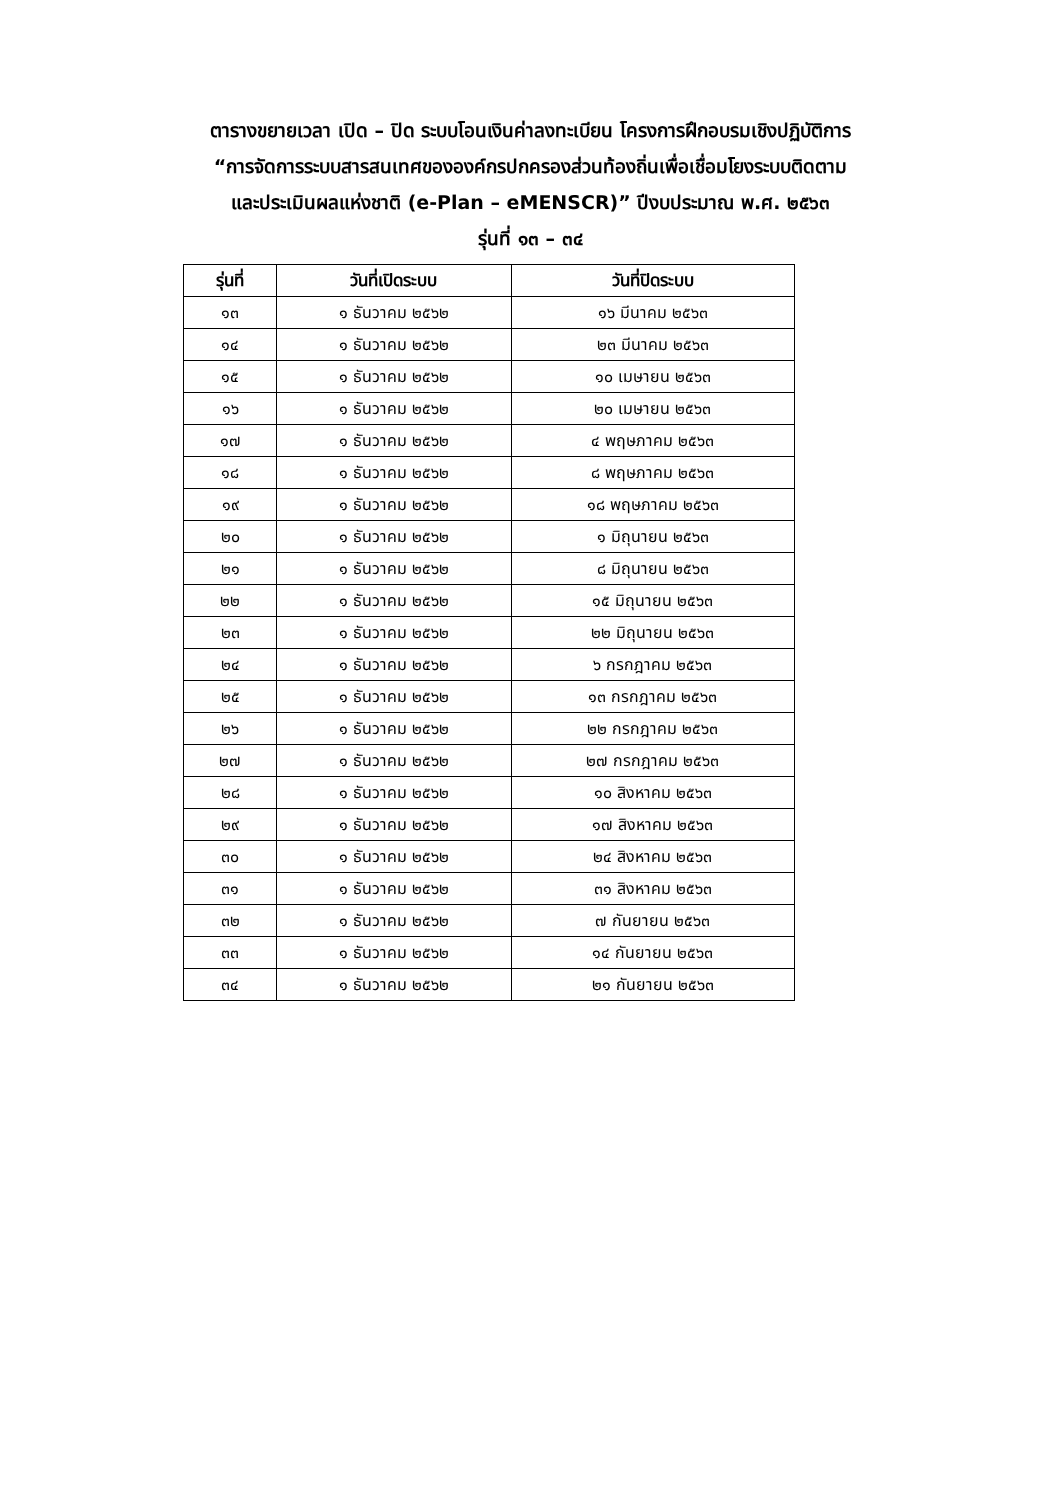ตารางขยายเวลา เปิด – ปิด ระบบโอนเงินค่าลงทะเบียน โครงการฝึกอบรมเชิงปฏิบัติการ
“การจัดการระบบสารสนเทศขององค์กรปกครองส่วนท้องถิ่นเพื่อเชื่อมโยงระบบติดตาม
และประเมินผลแห่งชาติ (e-Plan – eMENSCR)” ปีงบประมาณ พ.ศ. ๒๕๖๓
รุ่นที่ ๑๓ – ๓๔
| รุ่นที่ | วันที่เปิดระบบ | วันที่ปิดระบบ |
| --- | --- | --- |
| ๑๓ | ๑ ธันวาคม ๒๕๖๒ | ๑๖ มีนาคม ๒๕๖๓ |
| ๑๔ | ๑ ธันวาคม ๒๕๖๒ | ๒๓ มีนาคม ๒๕๖๓ |
| ๑๕ | ๑ ธันวาคม ๒๕๖๒ | ๑๐ เมษายน ๒๕๖๓ |
| ๑๖ | ๑ ธันวาคม ๒๕๖๒ | ๒๐ เมษายน ๒๕๖๓ |
| ๑๗ | ๑ ธันวาคม ๒๕๖๒ | ๔ พฤษภาคม ๒๕๖๓ |
| ๑๘ | ๑ ธันวาคม ๒๕๖๒ | ๘ พฤษภาคม ๒๕๖๓ |
| ๑๙ | ๑ ธันวาคม ๒๕๖๒ | ๑๘ พฤษภาคม ๒๕๖๓ |
| ๒๐ | ๑ ธันวาคม ๒๕๖๒ | ๑ มิถุนายน ๒๕๖๓ |
| ๒๑ | ๑ ธันวาคม ๒๕๖๒ | ๘ มิถุนายน ๒๕๖๓ |
| ๒๒ | ๑ ธันวาคม ๒๕๖๒ | ๑๕ มิถุนายน ๒๕๖๓ |
| ๒๓ | ๑ ธันวาคม ๒๕๖๒ | ๒๒ มิถุนายน ๒๕๖๓ |
| ๒๔ | ๑ ธันวาคม ๒๕๖๒ | ๖ กรกฎาคม ๒๕๖๓ |
| ๒๕ | ๑ ธันวาคม ๒๕๖๒ | ๑๓ กรกฎาคม ๒๕๖๓ |
| ๒๖ | ๑ ธันวาคม ๒๕๖๒ | ๒๒ กรกฎาคม ๒๕๖๓ |
| ๒๗ | ๑ ธันวาคม ๒๕๖๒ | ๒๗ กรกฎาคม ๒๕๖๓ |
| ๒๘ | ๑ ธันวาคม ๒๕๖๒ | ๑๐ สิงหาคม ๒๕๖๓ |
| ๒๙ | ๑ ธันวาคม ๒๕๖๒ | ๑๗ สิงหาคม ๒๕๖๓ |
| ๓๐ | ๑ ธันวาคม ๒๕๖๒ | ๒๔ สิงหาคม ๒๕๖๓ |
| ๓๑ | ๑ ธันวาคม ๒๕๖๒ | ๓๑ สิงหาคม ๒๕๖๓ |
| ๓๒ | ๑ ธันวาคม ๒๕๖๒ | ๗ กันยายน ๒๕๖๓ |
| ๓๓ | ๑ ธันวาคม ๒๕๖๒ | ๑๔ กันยายน ๒๕๖๓ |
| ๓๔ | ๑ ธันวาคม ๒๕๖๒ | ๒๑ กันยายน ๒๕๖๓ |